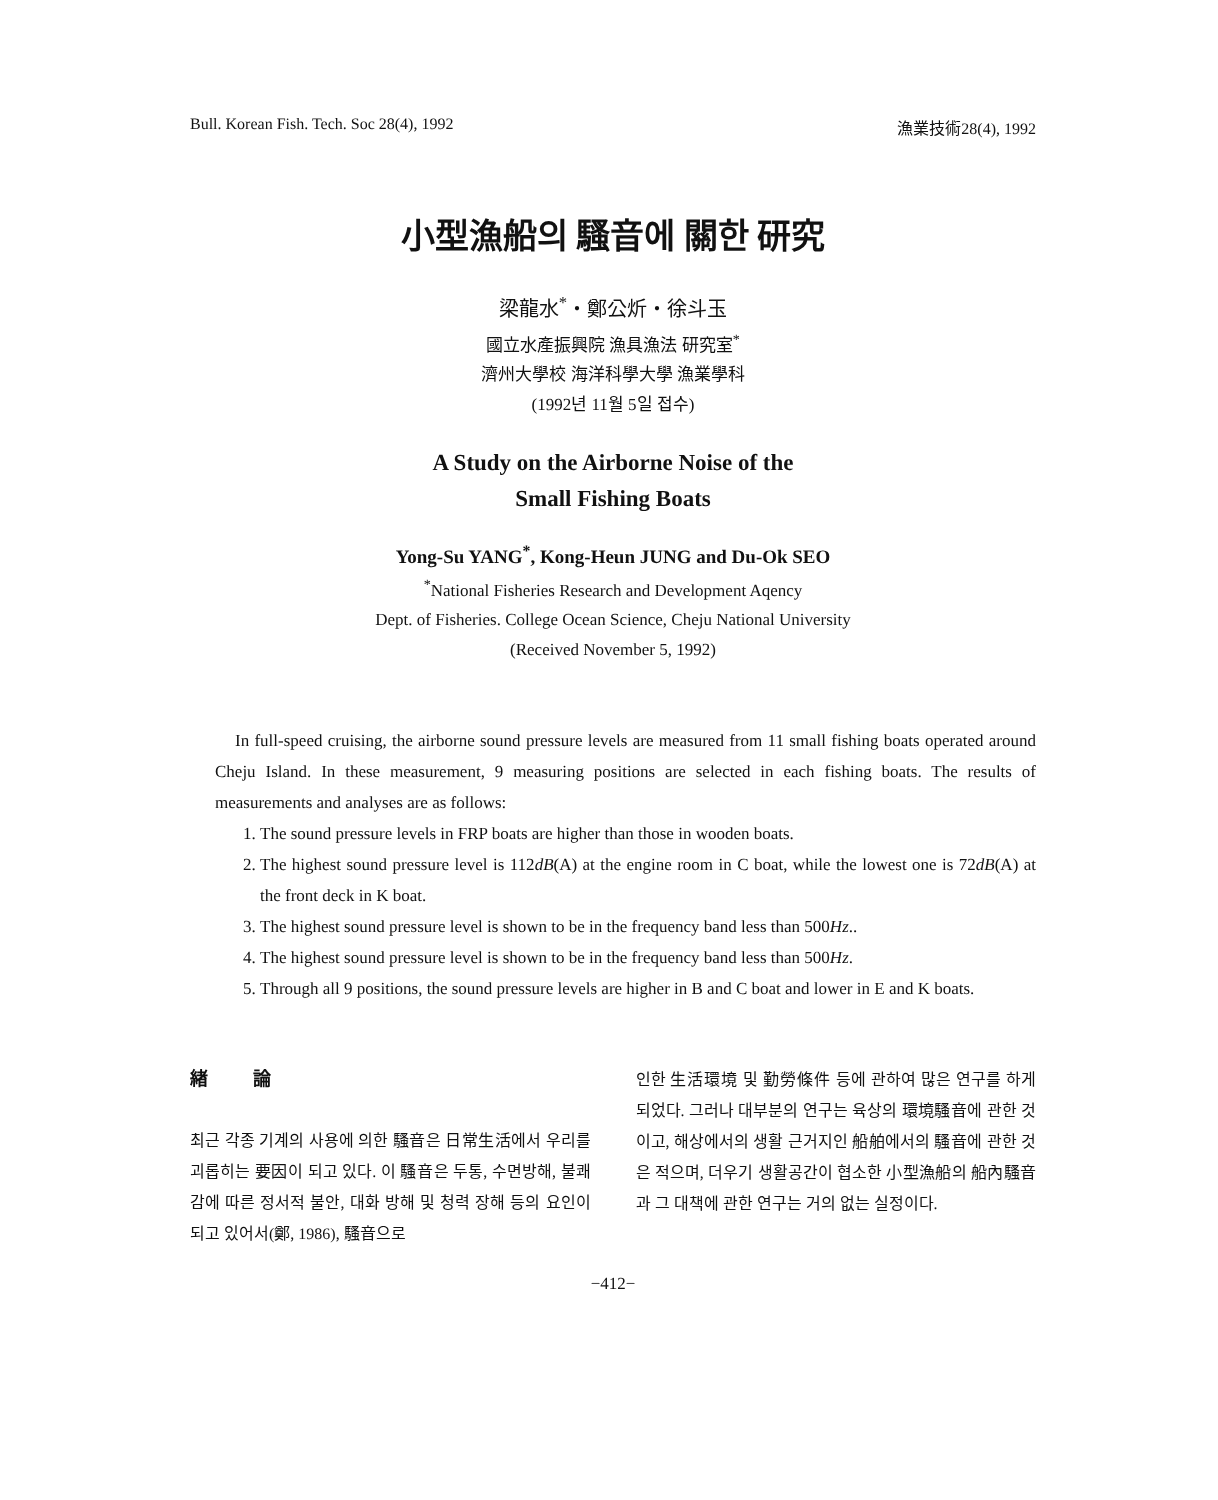Bull. Korean Fish. Tech. Soc 28(4), 1992 漁業技術28(4), 1992
小型漁船의 騷音에 關한 研究
梁龍水<sup>*</sup>・鄭公炘・徐斗玉
國立水產振興院 漁具漁法 研究室<sup>*</sup>
濟州大學校 海洋科學大學 漁業學科
(1992년 11월 5일 접수)
A Study on the Airborne Noise of the
Small Fishing Boats
Yong-Su YANG<sup>*</sup>, Kong-Heun JUNG and Du-Ok SEO
<sup>*</sup> National Fisheries Research and Development Aqency
Dept. of Fisheries. College Ocean Science, Cheju National University
(Received November 5, 1992)
In full-speed cruising, the airborne sound pressure levels are measured from 11 small fishing boats operated around Cheju Island. In these measurement, 9 measuring positions are selected in each fishing boats. The results of measurements and analyses are as follows:
1. The sound pressure levels in FRP boats are higher than those in wooden boats.
2. The highest sound pressure level is 112dB(A) at the engine room in C boat, while the lowest one is 72dB(A) at the front deck in K boat.
3. The highest sound pressure level is shown to be in the frequency band less than 500Hz..
4. The highest sound pressure level is shown to be in the frequency band less than 500Hz.
5. Through all 9 positions, the sound pressure levels are higher in B and C boat and lower in E and K boats.
緖 論
최근 각종 기계의 사용에 의한 騷音은 日常生活에서 우리를 괴롭히는 要因이 되고 있다. 이 騷音은 두통, 수면방해, 불쾌감에 따른 정서적 불안, 대화 방해 및 청력 장해 등의 요인이 되고 있어서(鄭, 1986), 騷音으로
인한 生活環境 및 勤勞條件 등에 관하여 많은 연구를 하게 되었다. 그러나 대부분의 연구는 육상의 環境騷音에 관한 것이고, 해상에서의 생활 근거지인 船舶에서의 騷音에 관한 것은 적으며, 더우기 생활공간이 협소한 小型漁船의 船內騷音과 그 대책에 관한 연구는 거의 없는 실정이다.
−412−